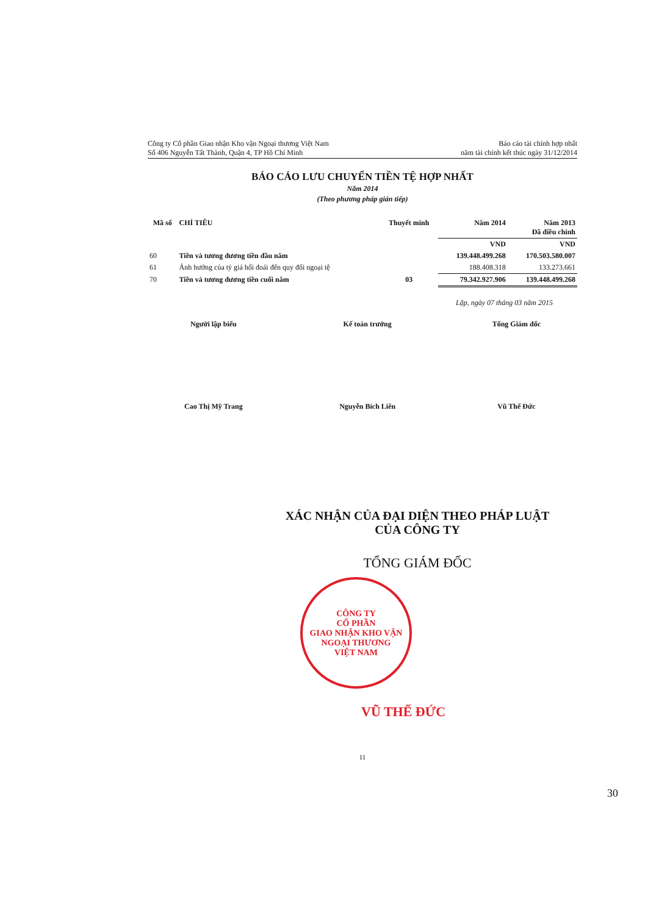Công ty Cổ phần Giao nhận Kho vận Ngoại thương Việt Nam
Số 406 Nguyễn Tất Thành, Quận 4, TP Hồ Chí Minh
Báo cáo tài chính hợp nhất
năm tài chính kết thúc ngày 31/12/2014
BÁO CÁO LƯU CHUYỂN TIỀN TỆ HỢP NHẤT
Năm 2014
(Theo phương pháp gián tiếp)
| Mã số | CHỈ TIÊU | Thuyết minh | Năm 2014 | Năm 2013 Đã điều chỉnh |
| --- | --- | --- | --- | --- |
| | | | VND | VND |
| 60 | Tiền và tương đương tiền đầu năm | | 139.448.499.268 | 170.503.580.007 |
| 61 | Ảnh hưởng của tỷ giá hối đoái đến quy đổi ngoại tệ | | 188.408.318 | 133.273.661 |
| 70 | Tiền và tương đương tiền cuối năm | 03 | 79.342.927.906 | 139.448.499.268 |
Lập, ngày 07 tháng 03 năm 2015
Người lập biểu
Cao Thị Mỹ Trang
Kế toán trưởng
Nguyễn Bích Liên
Tổng Giám đốc
Vũ Thế Đức
XÁC NHẬN CỦA ĐẠI DIỆN THEO PHÁP LUẬT
CỦA CÔNG TY
TỔNG GIÁM ĐỐC
CÔNG TY
CỔ PHẦN
GIAO NHẬN KHO VẬN
NGOẠI THƯƠNG
VIỆT NAM
VŨ THẾ ĐỨC
11
30